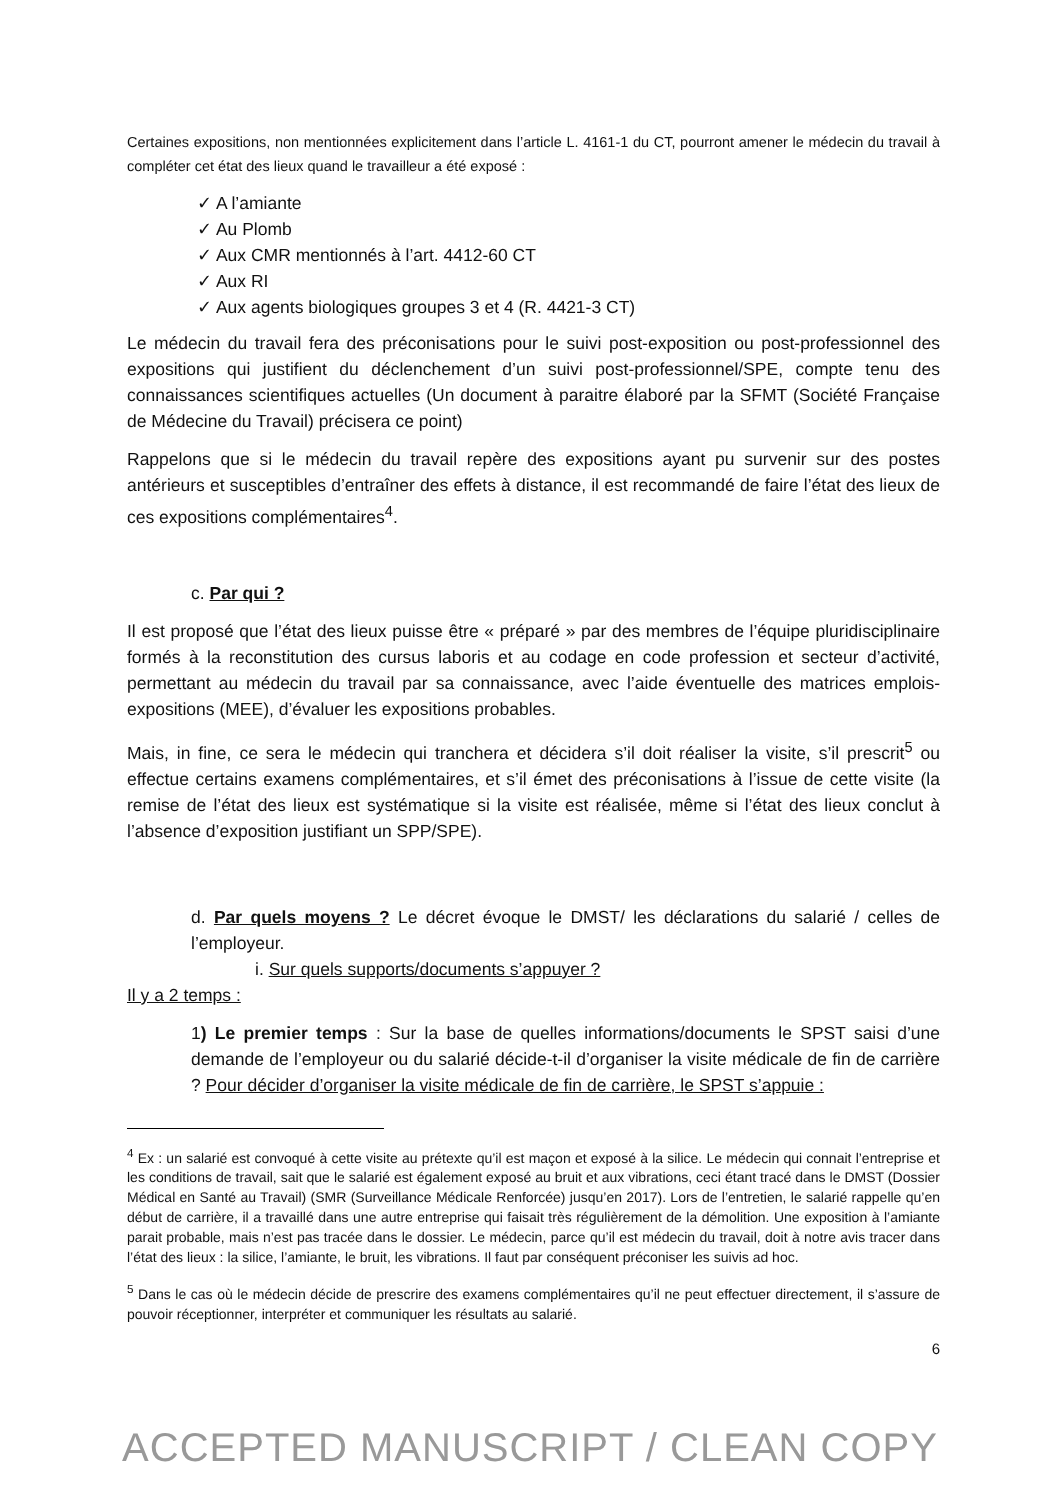Certaines expositions, non mentionnées explicitement dans l’article L. 4161-1 du CT, pourront amener le médecin du travail à compléter cet état des lieux quand le travailleur a été exposé :
✓ A l’amiante
✓ Au Plomb
✓ Aux CMR mentionnés à l’art. 4412-60 CT
✓ Aux RI
✓ Aux agents biologiques groupes 3 et 4 (R. 4421-3 CT)
Le médecin du travail fera des préconisations pour le suivi post-exposition ou post-professionnel des expositions qui justifient du déclenchement d’un suivi post-professionnel/SPE, compte tenu des connaissances scientifiques actuelles (Un document à paraitre élaboré par la SFMT (Société Française de Médecine du Travail) précisera ce point)
Rappelons que si le médecin du travail repère des expositions ayant pu survenir sur des postes antérieurs et susceptibles d’entraîner des effets à distance, il est recommandé de faire l’état des lieux de ces expositions complémentaires<sup>4</sup>.
c. Par qui ?
Il est proposé que l’état des lieux puisse être « préparé » par des membres de l’équipe pluridisciplinaire formés à la reconstitution des cursus laboris et au codage en code profession et secteur d’activité, permettant au médecin du travail par sa connaissance, avec l’aide éventuelle des matrices emplois-expositions (MEE), d’évaluer les expositions probables.
Mais, in fine, ce sera le médecin qui tranchera et décidera s’il doit réaliser la visite, s’il prescrit<sup>5</sup> ou effectue certains examens complémentaires, et s’il émet des préconisations à l’issue de cette visite (la remise de l’état des lieux est systématique si la visite est réalisée, même si l’état des lieux conclut à l’absence d’exposition justifiant un SPP/SPE).
d. Par quels moyens ? Le décret évoque le DMST/ les déclarations du salarié / celles de l’employeur.
i. Sur quels supports/documents s’appuyer ?
Il y a 2 temps :
1) Le premier temps : Sur la base de quelles informations/documents le SPST saisi d’une demande de l’employeur ou du salarié décide-t-il d’organiser la visite médicale de fin de carrière ? Pour décider d’organiser la visite médicale de fin de carrière, le SPST s’appuie :
<sup>4</sup> Ex : un salarié est convoqué à cette visite au prétexte qu’il est maçon et exposé à la silice. Le médecin qui connait l’entreprise et les conditions de travail, sait que le salarié est également exposé au bruit et aux vibrations, ceci étant tracé dans le DMST (Dossier Médical en Santé au Travail) (SMR (Surveillance Médicale Renforcée) jusqu’en 2017). Lors de l’entretien, le salarié rappelle qu’en début de carrière, il a travaillé dans une autre entreprise qui faisait très régulièrement de la démolition. Une exposition à l’amiante parait probable, mais n’est pas tracée dans le dossier. Le médecin, parce qu’il est médecin du travail, doit à notre avis tracer dans l’état des lieux : la silice, l’amiante, le bruit, les vibrations. Il faut par conséquent préconiser les suivis ad hoc.
<sup>5</sup> Dans le cas où le médecin décide de prescrire des examens complémentaires qu’il ne peut effectuer directement, il s’assure de pouvoir réceptionner, interpréter et communiquer les résultats au salarié.
6
ACCEPTED MANUSCRIPT / CLEAN COPY